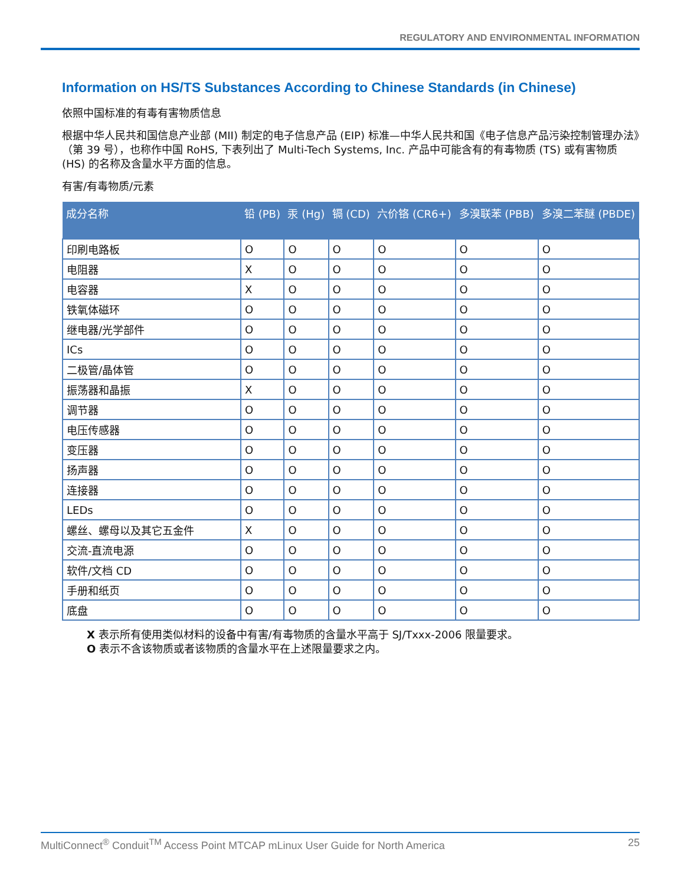REGULATORY AND ENVIRONMENTAL INFORMATION
Information on HS/TS Substances According to Chinese Standards (in Chinese)
依照中国标准的有毒有害物质信息
根据中华人民共和国信息产业部 (MII) 制定的电子信息产品 (EIP) 标准—中华人民共和国《电子信息产品污染控制管理办法》（第 39 号），也称作中国 RoHS, 下表列出了 Multi-Tech Systems, Inc. 产品中可能含有的有毒物质 (TS) 或有害物质 (HS) 的名称及含量水平方面的信息。
有害/有毒物质/元素
| 成分名称 | 铅 (PB) | 汞 (Hg) | 镉 (CD) | 六价铬 (CR6+) | 多溴联苯 (PBB) | 多溴二苯醚 (PBDE) |
| --- | --- | --- | --- | --- | --- | --- |
| 印刷电路板 | O | O | O | O | O | O |
| 电阻器 | X | O | O | O | O | O |
| 电容器 | X | O | O | O | O | O |
| 铁氧体磁环 | O | O | O | O | O | O |
| 继电器/光学部件 | O | O | O | O | O | O |
| ICs | O | O | O | O | O | O |
| 二极管/晶体管 | O | O | O | O | O | O |
| 振荡器和晶振 | X | O | O | O | O | O |
| 调节器 | O | O | O | O | O | O |
| 电压传感器 | O | O | O | O | O | O |
| 变压器 | O | O | O | O | O | O |
| 扬声器 | O | O | O | O | O | O |
| 连接器 | O | O | O | O | O | O |
| LEDs | O | O | O | O | O | O |
| 螺丝、螺母以及其它五金件 | X | O | O | O | O | O |
| 交流-直流电源 | O | O | O | O | O | O |
| 软件/文档 CD | O | O | O | O | O | O |
| 手册和纸页 | O | O | O | O | O | O |
| 底盘 | O | O | O | O | O | O |
X 表示所有使用类似材料的设备中有害/有毒物质的含量水平高于 SJ/Txxx-2006 限量要求。
O 表示不含该物质或者该物质的含量水平在上述限量要求之内。
MultiConnect<sup>®</sup> Conduit<sup>TM</sup> Access Point MTCAP mLinux User Guide for North America 25